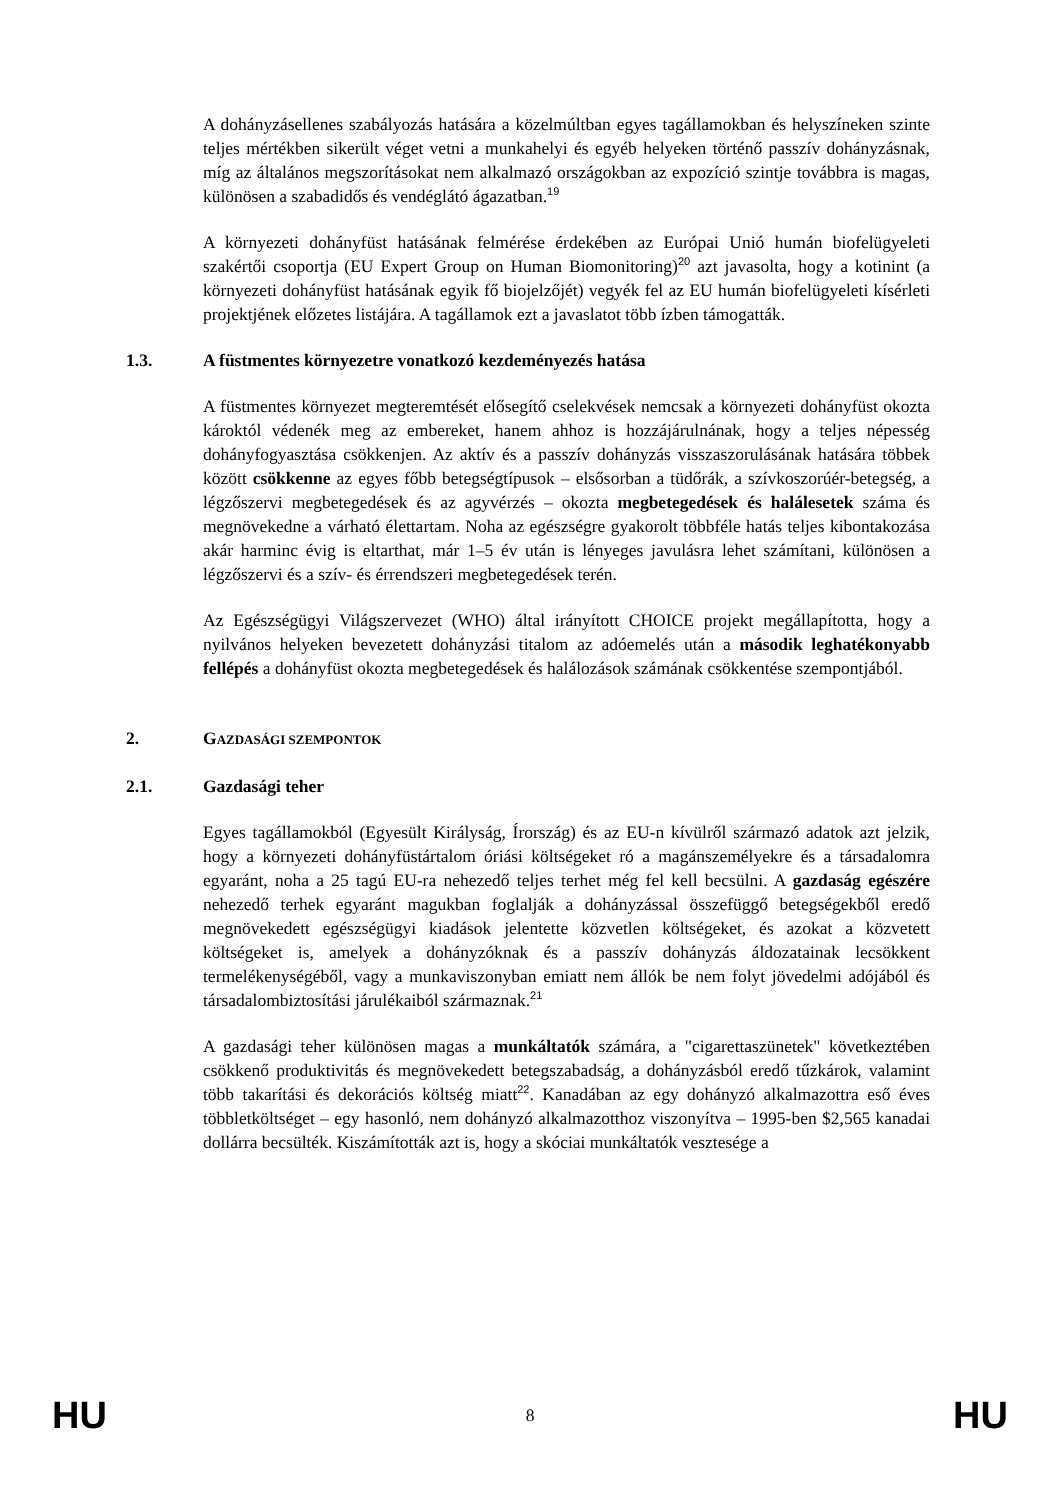A dohányzásellenes szabályozás hatására a közelmúltban egyes tagállamokban és helyszíneken szinte teljes mértékben sikerült véget vetni a munkahelyi és egyéb helyeken történő passzív dohányzásnak, míg az általános megszorításokat nem alkalmazó országokban az expozíció szintje továbbra is magas, különösen a szabadidős és vendéglátó ágazatban.<sup>19</sup>
A környezeti dohányfüst hatásának felmérése érdekében az Európai Unió humán biofelügyeleti szakértői csoportja (EU Expert Group on Human Biomonitoring)<sup>20</sup> azt javasolta, hogy a kotinint (a környezeti dohányfüst hatásának egyik fő biojelzőjét) vegyék fel az EU humán biofelügyeleti kísérleti projektjének előzetes listájára. A tagállamok ezt a javaslatot több ízben támogatták.
1.3. A füstmentes környezetre vonatkozó kezdeményezés hatása
A füstmentes környezet megteremtését elősegítő cselekvések nemcsak a környezeti dohányfüst okozta károktól védenék meg az embereket, hanem ahhoz is hozzájárulnának, hogy a teljes népesség dohányfogyasztása csökkenjen. Az aktív és a passzív dohányzás visszaszorulásának hatására többek között csökkenne az egyes főbb betegségtípusok – elsősorban a tüdőrák, a szívkoszorúér-betegség, a légzőszervi megbetegedések és az agyvérzés – okozta megbetegedések és halálesetek száma és megnövekedne a várható élettartam. Noha az egészségre gyakorolt többféle hatás teljes kibontakozása akár harminc évig is eltarthat, már 1–5 év után is lényeges javulásra lehet számítani, különösen a légzőszervi és a szív- és érrendszeri megbetegedések terén.
Az Egészségügyi Világszervezet (WHO) által irányított CHOICE projekt megállapította, hogy a nyilvános helyeken bevezetett dohányzási titalom az adóemelés után a második leghatékonyabb fellépés a dohányfüst okozta megbetegedések és halálozások számának csökkentése szempontjából.
2. GAZDASÁGI SZEMPONTOK
2.1. Gazdasági teher
Egyes tagállamokból (Egyesült Királyság, Írország) és az EU-n kívülről származó adatok azt jelzik, hogy a környezeti dohányfüstártalom óriási költségeket ró a magánszemélyekre és a társadalomra egyaránt, noha a 25 tagú EU-ra nehezedő teljes terhet még fel kell becsülni. A gazdaság egészére nehezedő terhek egyaránt magukban foglalják a dohányzással összefüggő betegségekből eredő megnövekedett egészségügyi kiadások jelentette közvetlen költségeket, és azokat a közvetett költségeket is, amelyek a dohányzóknak és a passzív dohányzás áldozatainak lecsökkent termelékenységéből, vagy a munkaviszonyban emiatt nem állók be nem folyt jövedelmi adójából és társadalombiztosítási járulékaiból származnak.<sup>21</sup>
A gazdasági teher különösen magas a munkáltatók számára, a "cigarettaszünetek" következtében csökkenő produktivitás és megnövekedett betegszabadság, a dohányzásból eredő tűzkárok, valamint több takarítási és dekorációs költség miatt<sup>22</sup>. Kanadában az egy dohányzó alkalmazottra eső éves többletköltséget – egy hasonló, nem dohányzó alkalmazotthoz viszonyítva – 1995-ben $2,565 kanadai dollárra becsülték. Kiszámították azt is, hogy a skóciai munkáltatók vesztesége a
HU 8 HU